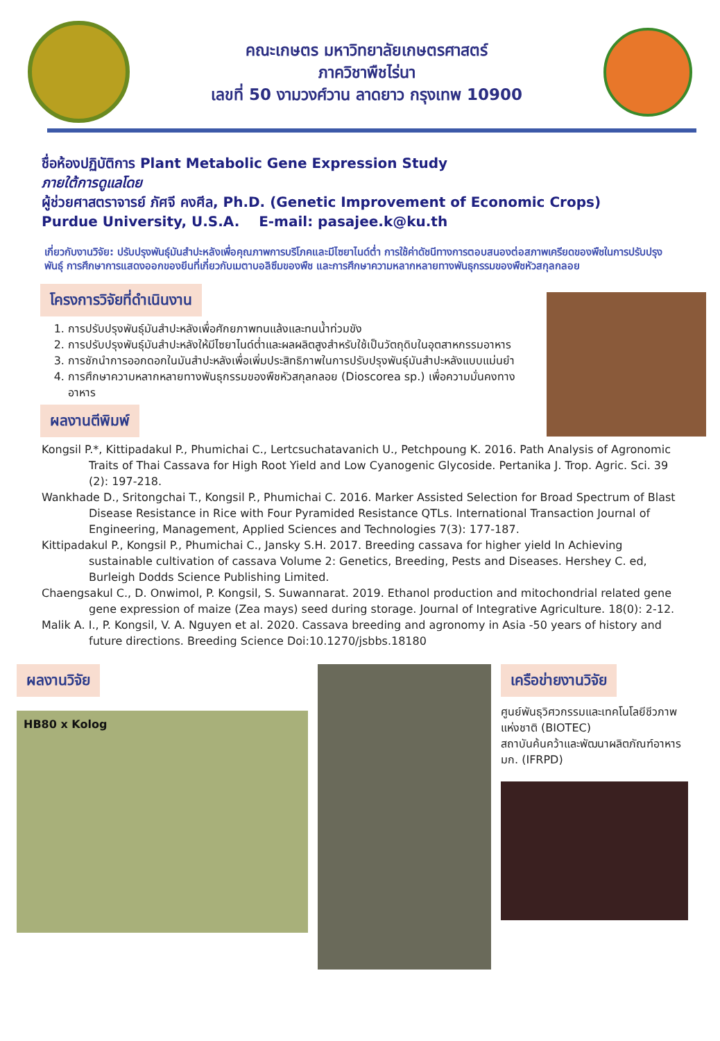คณะเกษตร มหาวิทยาลัยเกษตรศาสตร์
ภาควิชาพืชไร่นา
เลขที่ 50 งามวงศ์วาน ลาดยาว กรุงเทพ 10900
ชื่อห้องปฏิบัติการ Plant Metabolic Gene Expression Study
ภายใต้การดูแลโดย
ผู้ช่วยศาสตราจารย์ ภัศจี คงศีล, Ph.D. (Genetic Improvement of Economic Crops)
Purdue University, U.S.A. E-mail: pasajee.k@ku.th
เกี่ยวกับงานวิจัย: ปรับปรุงพันธุ์มันสำปะหลังเพื่อคุณภาพการบริโภคและมีไซยาไนด์ต่ำ การใช้ค่าดัชนีทางการตอบสนองต่อสภาพเครียดของพืชในการปรับปรุงพันธุ์ การศึกษาการแสดงออกของยีนที่เกี่ยวกับเมตาบอลิซึมของพืช และการศึกษาความหลากหลายทางพันธุกรรมของพืชหัวสกุลกลอย
โครงการวิจัยที่ดำเนินงาน
1. การปรับปรุงพันธุ์มันสำปะหลังเพื่อศักยภาพทนแล้งและทนน้ำท่วมขัง
2. การปรับปรุงพันธุ์มันสำปะหลังให้มีไซยาไนด์ต่ำและผลผลิตสูงสำหรับใช้เป็นวัตถุดิบในอุตสาหกรรมอาหาร
3. การชักนำการออกดอกในมันสำปะหลังเพื่อเพิ่มประสิทธิภาพในการปรับปรุงพันธุ์มันสำปะหลังแบบแม่นยำ
4. การศึกษาความหลากหลายทางพันธุกรรมของพืชหัวสกุลกลอย (Dioscorea sp.) เพื่อความมั่นคงทางอาหาร
ผลงานตีพิมพ์
Kongsil P.*, Kittipadakul P., Phumichai C., Lertcsuchatavanich U., Petchpoung K. 2016. Path Analysis of Agronomic Traits of Thai Cassava for High Root Yield and Low Cyanogenic Glycoside. Pertanika J. Trop. Agric. Sci. 39 (2): 197-218.
Wankhade D., Sritongchai T., Kongsil P., Phumichai C. 2016. Marker Assisted Selection for Broad Spectrum of Blast Disease Resistance in Rice with Four Pyramided Resistance QTLs. International Transaction Journal of Engineering, Management, Applied Sciences and Technologies 7(3): 177-187.
Kittipadakul P., Kongsil P., Phumichai C., Jansky S.H. 2017. Breeding cassava for higher yield In Achieving sustainable cultivation of cassava Volume 2: Genetics, Breeding, Pests and Diseases. Hershey C. ed, Burleigh Dodds Science Publishing Limited.
Chaengsakul C., D. Onwimol, P. Kongsil, S. Suwannarat. 2019. Ethanol production and mitochondrial related gene gene expression of maize (Zea mays) seed during storage. Journal of Integrative Agriculture. 18(0): 2-12.
Malik A. I., P. Kongsil, V. A. Nguyen et al. 2020. Cassava breeding and agronomy in Asia -50 years of history and future directions. Breeding Science Doi:10.1270/jsbbs.18180
ผลงานวิจัย
HB80 x Kolog
เครือข่ายงานวิจัย
ศูนย์พันธุวิศวกรรมและเทคโนโลยีชีวภาพแห่งชาติ (BIOTEC)
สถาบันค้นคว้าและพัฒนาผลิตภัณฑ์อาหาร มก. (IFRPD)